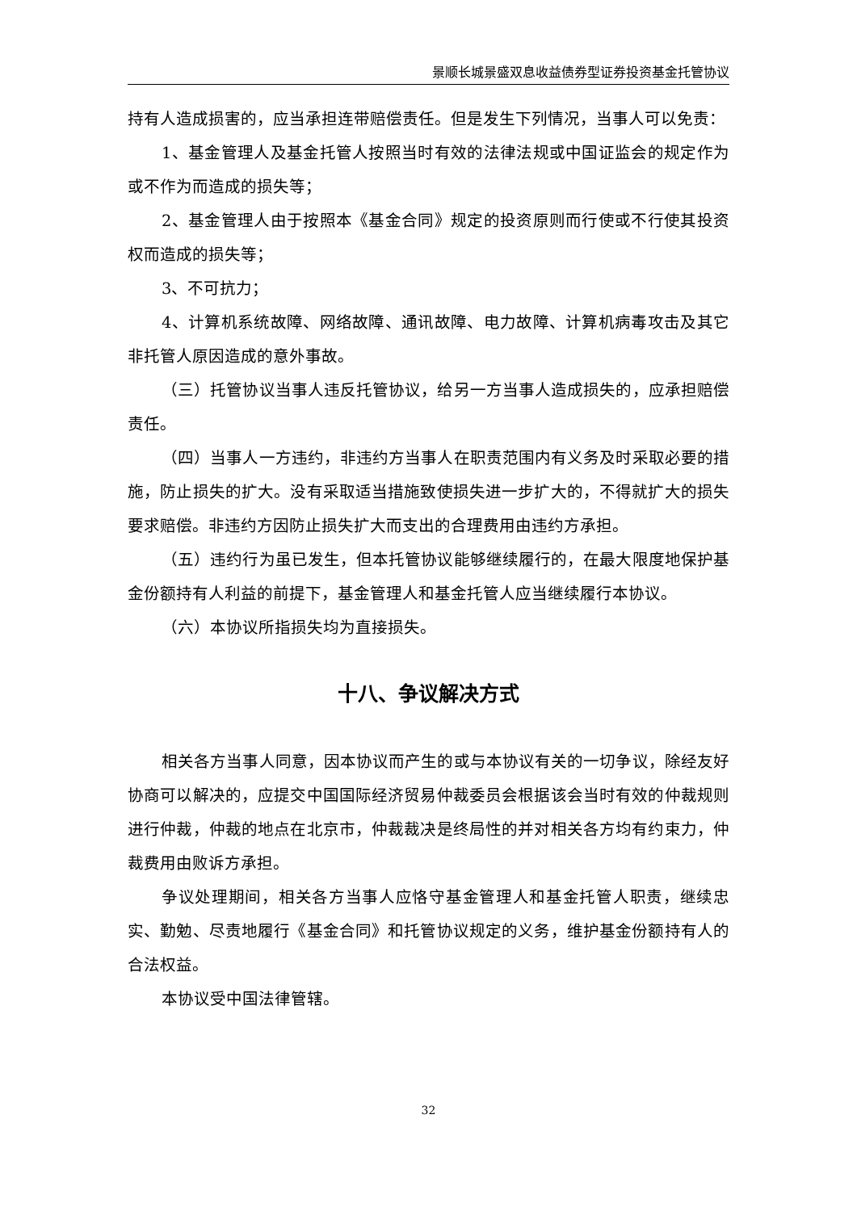景顺长城景盛双息收益债券型证券投资基金托管协议
持有人造成损害的，应当承担连带赔偿责任。但是发生下列情况，当事人可以免责：
1、基金管理人及基金托管人按照当时有效的法律法规或中国证监会的规定作为或不作为而造成的损失等；
2、基金管理人由于按照本《基金合同》规定的投资原则而行使或不行使其投资权而造成的损失等；
3、不可抗力；
4、计算机系统故障、网络故障、通讯故障、电力故障、计算机病毒攻击及其它非托管人原因造成的意外事故。
（三）托管协议当事人违反托管协议，给另一方当事人造成损失的，应承担赔偿责任。
（四）当事人一方违约，非违约方当事人在职责范围内有义务及时采取必要的措施，防止损失的扩大。没有采取适当措施致使损失进一步扩大的，不得就扩大的损失要求赔偿。非违约方因防止损失扩大而支出的合理费用由违约方承担。
（五）违约行为虽已发生，但本托管协议能够继续履行的，在最大限度地保护基金份额持有人利益的前提下，基金管理人和基金托管人应当继续履行本协议。
（六）本协议所指损失均为直接损失。
十八、争议解决方式
相关各方当事人同意，因本协议而产生的或与本协议有关的一切争议，除经友好协商可以解决的，应提交中国国际经济贸易仲裁委员会根据该会当时有效的仲裁规则进行仲裁，仲裁的地点在北京市，仲裁裁决是终局性的并对相关各方均有约束力，仲裁费用由败诉方承担。
争议处理期间，相关各方当事人应恪守基金管理人和基金托管人职责，继续忠实、勤勉、尽责地履行《基金合同》和托管协议规定的义务，维护基金份额持有人的合法权益。
本协议受中国法律管辖。
32